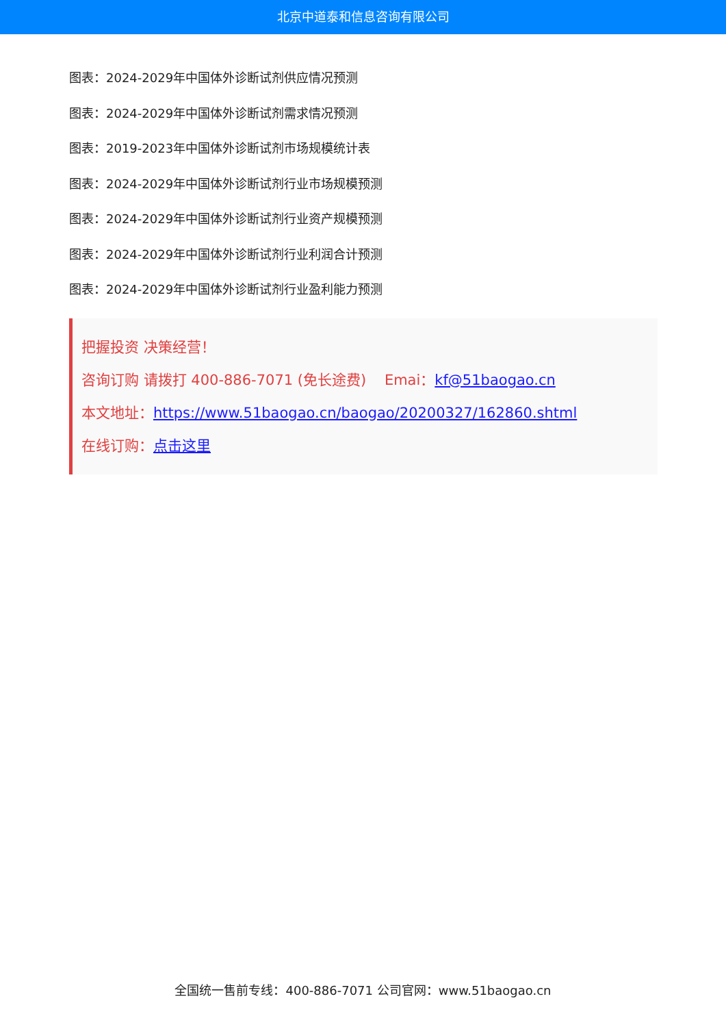北京中道泰和信息咨询有限公司
图表：2024-2029年中国体外诊断试剂供应情况预测
图表：2024-2029年中国体外诊断试剂需求情况预测
图表：2019-2023年中国体外诊断试剂市场规模统计表
图表：2024-2029年中国体外诊断试剂行业市场规模预测
图表：2024-2029年中国体外诊断试剂行业资产规模预测
图表：2024-2029年中国体外诊断试剂行业利润合计预测
图表：2024-2029年中国体外诊断试剂行业盈利能力预测
把握投资 决策经营！
咨询订购 请拨打 400-886-7071 (免长途费) Emai：kf@51baogao.cn
本文地址：https://www.51baogao.cn/baogao/20200327/162860.shtml
在线订购：点击这里
全国统一售前专线：400-886-7071 公司官网：www.51baogao.cn